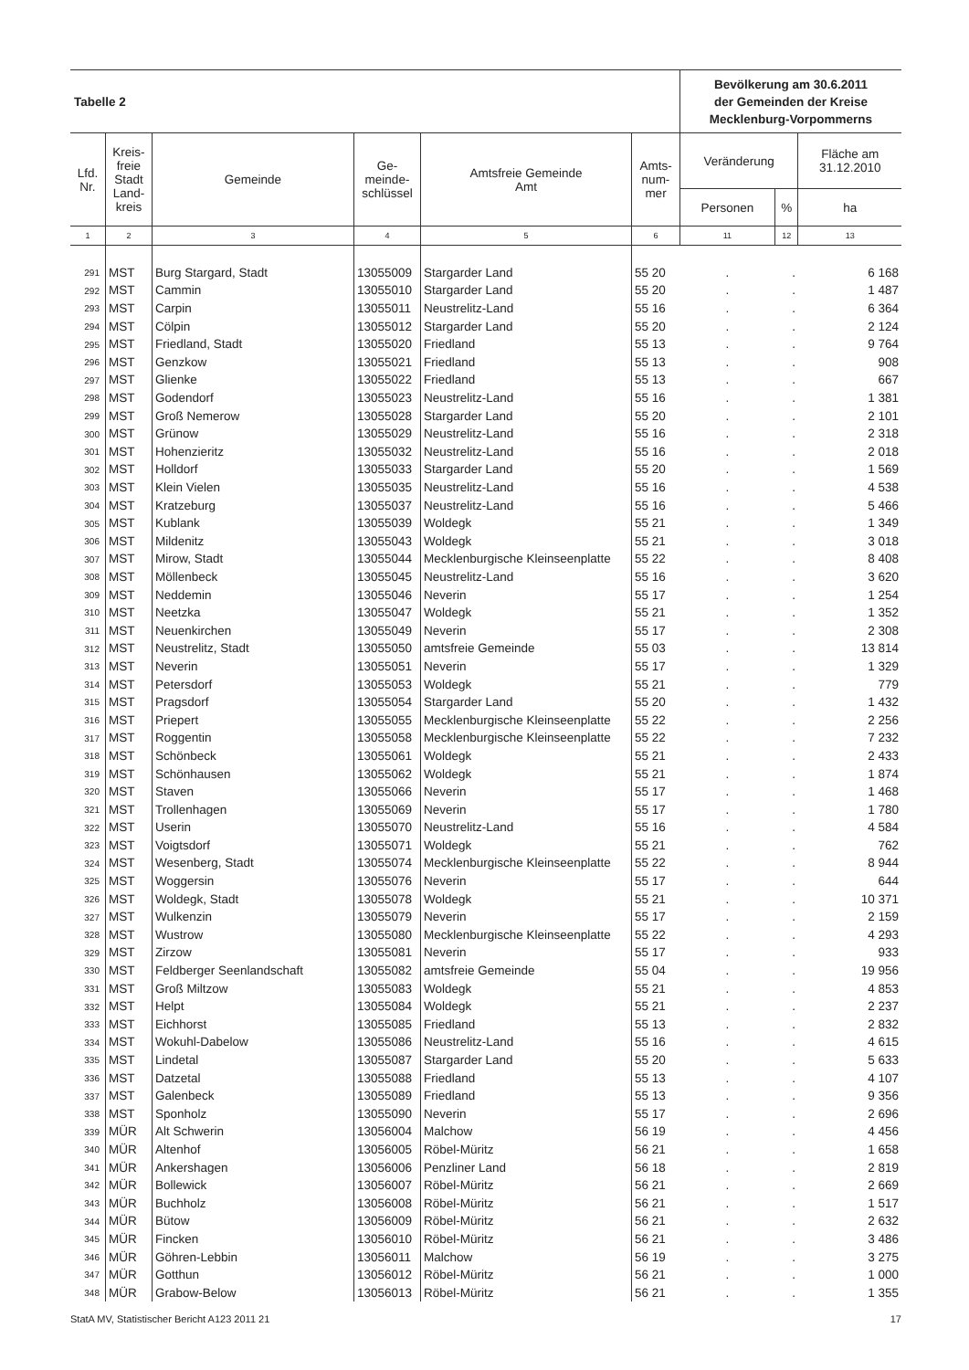| Tabelle 2 | | | | | | Bevölkerung am 30.6.2011 der Gemeinden der Kreise Mecklenburg-Vorpommerns | | |
| Lfd. Nr. | Kreis- freie Stadt Land- kreis | Gemeinde | Ge- meinde- schlüssel | Amtsfreie Gemeinde Amt | Amts- num- mer | Veränderung | | Fläche am 31.12.2010 |
| | | | | | | Personen | % | ha |
| 1 | 2 | 3 | 4 | 5 | 6 | 11 | 12 | 13 |
| 291 | MST | Burg Stargard, Stadt | 13055009 | Stargarder Land | 55 20 | . | . | 6 168 |
| 292 | MST | Cammin | 13055010 | Stargarder Land | 55 20 | . | . | 1 487 |
| 293 | MST | Carpin | 13055011 | Neustrelitz-Land | 55 16 | . | . | 6 364 |
| 294 | MST | Cölpin | 13055012 | Stargarder Land | 55 20 | . | . | 2 124 |
| 295 | MST | Friedland, Stadt | 13055020 | Friedland | 55 13 | . | . | 9 764 |
| 296 | MST | Genzkow | 13055021 | Friedland | 55 13 | . | . | 908 |
| 297 | MST | Glienke | 13055022 | Friedland | 55 13 | . | . | 667 |
| 298 | MST | Godendorf | 13055023 | Neustrelitz-Land | 55 16 | . | . | 1 381 |
| 299 | MST | Groß Nemerow | 13055028 | Stargarder Land | 55 20 | . | . | 2 101 |
| 300 | MST | Grünow | 13055029 | Neustrelitz-Land | 55 16 | . | . | 2 318 |
| 301 | MST | Hohenzieritz | 13055032 | Neustrelitz-Land | 55 16 | . | . | 2 018 |
| 302 | MST | Holldorf | 13055033 | Stargarder Land | 55 20 | . | . | 1 569 |
| 303 | MST | Klein Vielen | 13055035 | Neustrelitz-Land | 55 16 | . | . | 4 538 |
| 304 | MST | Kratzeburg | 13055037 | Neustrelitz-Land | 55 16 | . | . | 5 466 |
| 305 | MST | Kublank | 13055039 | Woldegk | 55 21 | . | . | 1 349 |
| 306 | MST | Mildenitz | 13055043 | Woldegk | 55 21 | . | . | 3 018 |
| 307 | MST | Mirow, Stadt | 13055044 | Mecklenburgische Kleinseenplatte | 55 22 | . | . | 8 408 |
| 308 | MST | Möllenbeck | 13055045 | Neustrelitz-Land | 55 16 | . | . | 3 620 |
| 309 | MST | Neddemin | 13055046 | Neverin | 55 17 | . | . | 1 254 |
| 310 | MST | Neetzka | 13055047 | Woldegk | 55 21 | . | . | 1 352 |
| 311 | MST | Neuenkirchen | 13055049 | Neverin | 55 17 | . | . | 2 308 |
| 312 | MST | Neustrelitz, Stadt | 13055050 | amtsfreie Gemeinde | 55 03 | . | . | 13 814 |
| 313 | MST | Neverin | 13055051 | Neverin | 55 17 | . | . | 1 329 |
| 314 | MST | Petersdorf | 13055053 | Woldegk | 55 21 | . | . | 779 |
| 315 | MST | Pragsdorf | 13055054 | Stargarder Land | 55 20 | . | . | 1 432 |
| 316 | MST | Priepert | 13055055 | Mecklenburgische Kleinseenplatte | 55 22 | . | . | 2 256 |
| 317 | MST | Roggentin | 13055058 | Mecklenburgische Kleinseenplatte | 55 22 | . | . | 7 232 |
| 318 | MST | Schönbeck | 13055061 | Woldegk | 55 21 | . | . | 2 433 |
| 319 | MST | Schönhausen | 13055062 | Woldegk | 55 21 | . | . | 1 874 |
| 320 | MST | Staven | 13055066 | Neverin | 55 17 | . | . | 1 468 |
| 321 | MST | Trollenhagen | 13055069 | Neverin | 55 17 | . | . | 1 780 |
| 322 | MST | Userin | 13055070 | Neustrelitz-Land | 55 16 | . | . | 4 584 |
| 323 | MST | Voigtsdorf | 13055071 | Woldegk | 55 21 | . | . | 762 |
| 324 | MST | Wesenberg, Stadt | 13055074 | Mecklenburgische Kleinseenplatte | 55 22 | . | . | 8 944 |
| 325 | MST | Woggersin | 13055076 | Neverin | 55 17 | . | . | 644 |
| 326 | MST | Woldegk, Stadt | 13055078 | Woldegk | 55 21 | . | . | 10 371 |
| 327 | MST | Wulkenzin | 13055079 | Neverin | 55 17 | . | . | 2 159 |
| 328 | MST | Wustrow | 13055080 | Mecklenburgische Kleinseenplatte | 55 22 | . | . | 4 293 |
| 329 | MST | Zirzow | 13055081 | Neverin | 55 17 | . | . | 933 |
| 330 | MST | Feldberger Seenlandschaft | 13055082 | amtsfreie Gemeinde | 55 04 | . | . | 19 956 |
| 331 | MST | Groß Miltzow | 13055083 | Woldegk | 55 21 | . | . | 4 853 |
| 332 | MST | Helpt | 13055084 | Woldegk | 55 21 | . | . | 2 237 |
| 333 | MST | Eichhorst | 13055085 | Friedland | 55 13 | . | . | 2 832 |
| 334 | MST | Wokuhl-Dabelow | 13055086 | Neustrelitz-Land | 55 16 | . | . | 4 615 |
| 335 | MST | Lindetal | 13055087 | Stargarder Land | 55 20 | . | . | 5 633 |
| 336 | MST | Datzetal | 13055088 | Friedland | 55 13 | . | . | 4 107 |
| 337 | MST | Galenbeck | 13055089 | Friedland | 55 13 | . | . | 9 356 |
| 338 | MST | Sponholz | 13055090 | Neverin | 55 17 | . | . | 2 696 |
| 339 | MÜR | Alt Schwerin | 13056004 | Malchow | 56 19 | . | . | 4 456 |
| 340 | MÜR | Altenhof | 13056005 | Röbel-Müritz | 56 21 | . | . | 1 658 |
| 341 | MÜR | Ankershagen | 13056006 | Penzliner Land | 56 18 | . | . | 2 819 |
| 342 | MÜR | Bollewick | 13056007 | Röbel-Müritz | 56 21 | . | . | 2 669 |
| 343 | MÜR | Buchholz | 13056008 | Röbel-Müritz | 56 21 | . | . | 1 517 |
| 344 | MÜR | Bütow | 13056009 | Röbel-Müritz | 56 21 | . | . | 2 632 |
| 345 | MÜR | Fincken | 13056010 | Röbel-Müritz | 56 21 | . | . | 3 486 |
| 346 | MÜR | Göhren-Lebbin | 13056011 | Malchow | 56 19 | . | . | 3 275 |
| 347 | MÜR | Gotthun | 13056012 | Röbel-Müritz | 56 21 | . | . | 1 000 |
| 348 | MÜR | Grabow-Below | 13056013 | Röbel-Müritz | 56 21 | . | . | 1 355 |
StatA MV, Statistischer Bericht A123 2011 21 17